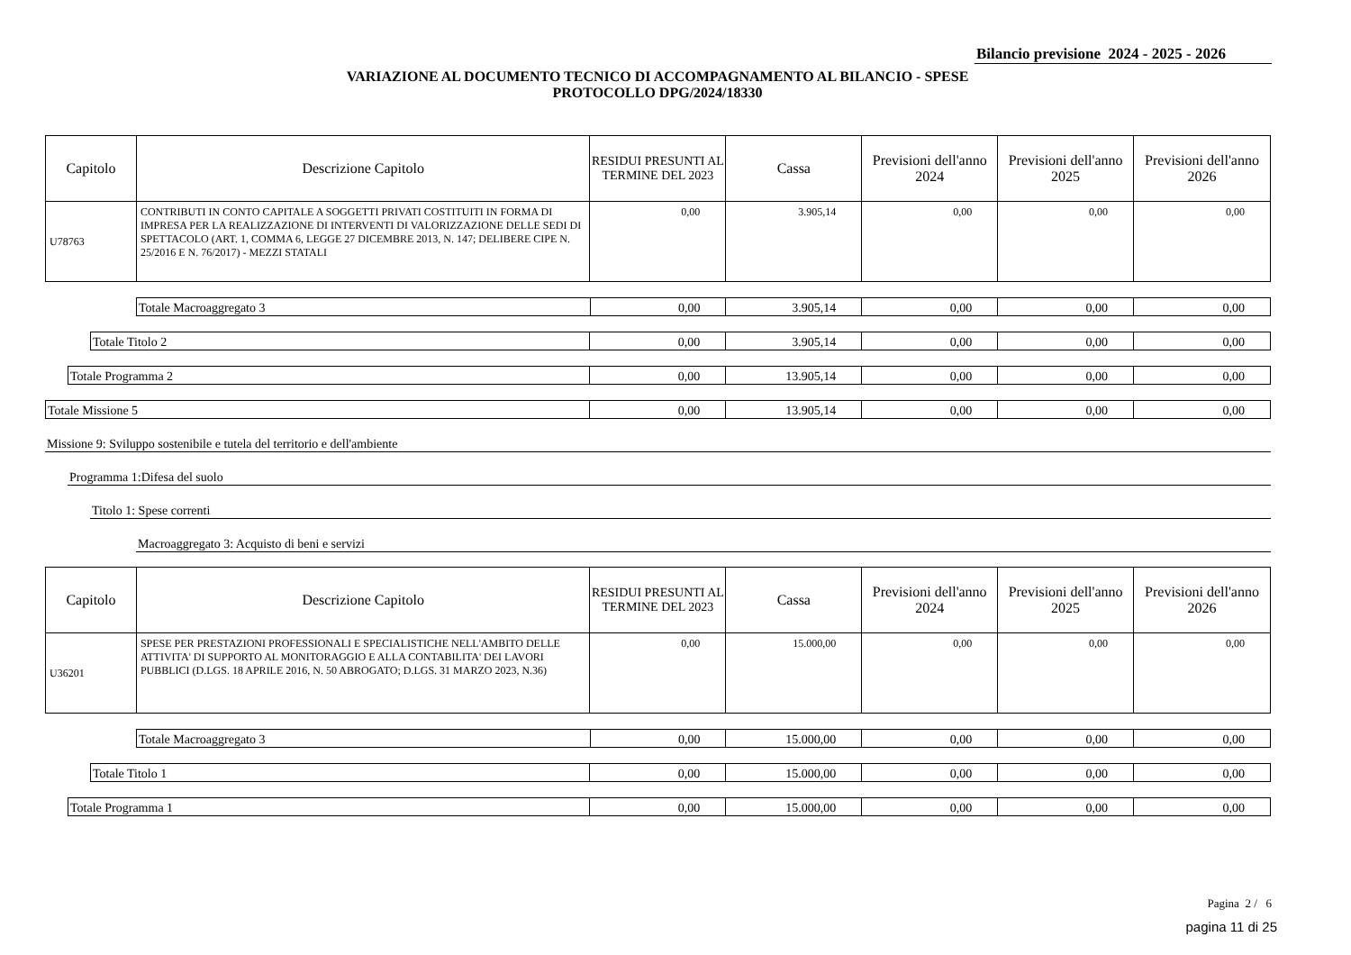Bilancio previsione 2024 - 2025 - 2026
VARIAZIONE AL DOCUMENTO TECNICO DI ACCOMPAGNAMENTO AL BILANCIO - SPESE
PROTOCOLLO DPG/2024/18330
| Capitolo | Descrizione Capitolo | RESIDUI PRESUNTI AL TERMINE DEL 2023 | Cassa | Previsioni dell'anno 2024 | Previsioni dell'anno 2025 | Previsioni dell'anno 2026 |
| --- | --- | --- | --- | --- | --- | --- |
| U78763 | CONTRIBUTI IN CONTO CAPITALE A SOGGETTI PRIVATI COSTITUITI IN FORMA DI IMPRESA PER LA REALIZZAZIONE DI INTERVENTI DI VALORIZZAZIONE DELLE SEDI DI SPETTACOLO (ART. 1, COMMA 6, LEGGE 27 DICEMBRE 2013, N. 147; DELIBERE CIPE N. 25/2016 E N. 76/2017) - MEZZI STATALI | 0,00 | 3.905,14 | 0,00 | 0,00 | 0,00 |
| Totale Macroaggregato 3 | 0,00 | 3.905,14 | 0,00 | 0,00 | 0,00 |
| Totale Titolo 2 | 0,00 | 3.905,14 | 0,00 | 0,00 | 0,00 |
| Totale Programma 2 | 0,00 | 13.905,14 | 0,00 | 0,00 | 0,00 |
| Totale Missione 5 | 0,00 | 13.905,14 | 0,00 | 0,00 | 0,00 |
Missione 9: Sviluppo sostenibile e tutela del territorio e dell'ambiente
Programma 1:Difesa del suolo
Titolo 1: Spese correnti
Macroaggregato 3: Acquisto di beni e servizi
| Capitolo | Descrizione Capitolo | RESIDUI PRESUNTI AL TERMINE DEL 2023 | Cassa | Previsioni dell'anno 2024 | Previsioni dell'anno 2025 | Previsioni dell'anno 2026 |
| --- | --- | --- | --- | --- | --- | --- |
| U36201 | SPESE PER PRESTAZIONI PROFESSIONALI E SPECIALISTICHE NELL'AMBITO DELLE ATTIVITA' DI SUPPORTO AL MONITORAGGIO E ALLA CONTABILITA' DEI LAVORI PUBBLICI (D.LGS. 18 APRILE 2016, N. 50 ABROGATO; D.LGS. 31 MARZO 2023, N.36) | 0,00 | 15.000,00 | 0,00 | 0,00 | 0,00 |
| Totale Macroaggregato 3 | 0,00 | 15.000,00 | 0,00 | 0,00 | 0,00 |
| Totale Titolo 1 | 0,00 | 15.000,00 | 0,00 | 0,00 | 0,00 |
| Totale Programma 1 | 0,00 | 15.000,00 | 0,00 | 0,00 | 0,00 |
Pagina 2 / 6
pagina 11 di 25